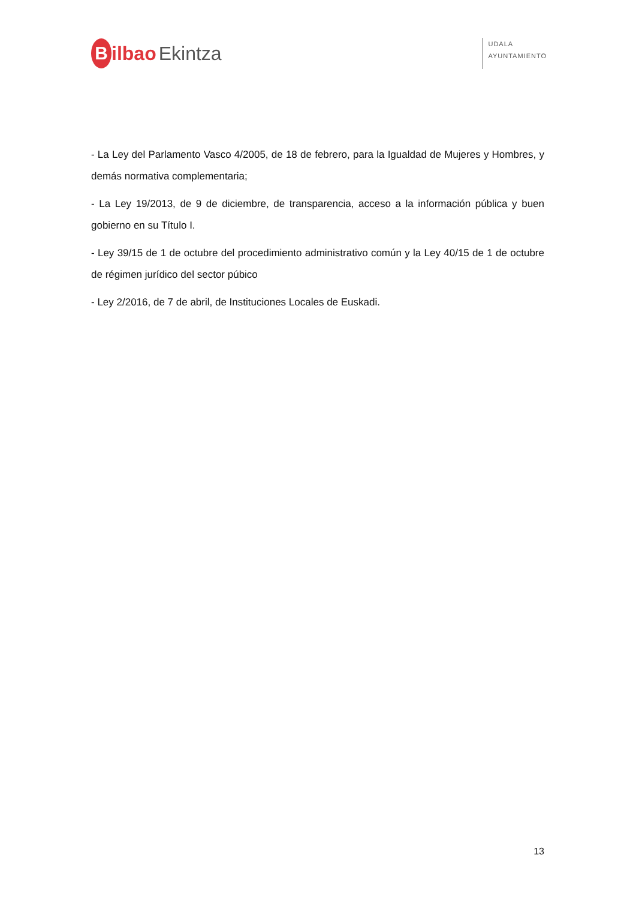Bilbao Ekintza
UDALA
AYUNTAMIENTO
- La Ley del Parlamento Vasco 4/2005, de 18 de febrero, para la Igualdad de Mujeres y Hombres, y demás normativa complementaria;
- La Ley 19/2013, de 9 de diciembre, de transparencia, acceso a la información pública y buen gobierno en su Título I.
- Ley 39/15 de 1 de octubre del procedimiento administrativo común y la Ley 40/15 de 1 de octubre de régimen jurídico del sector púbico
- Ley 2/2016, de 7 de abril, de Instituciones Locales de Euskadi.
13